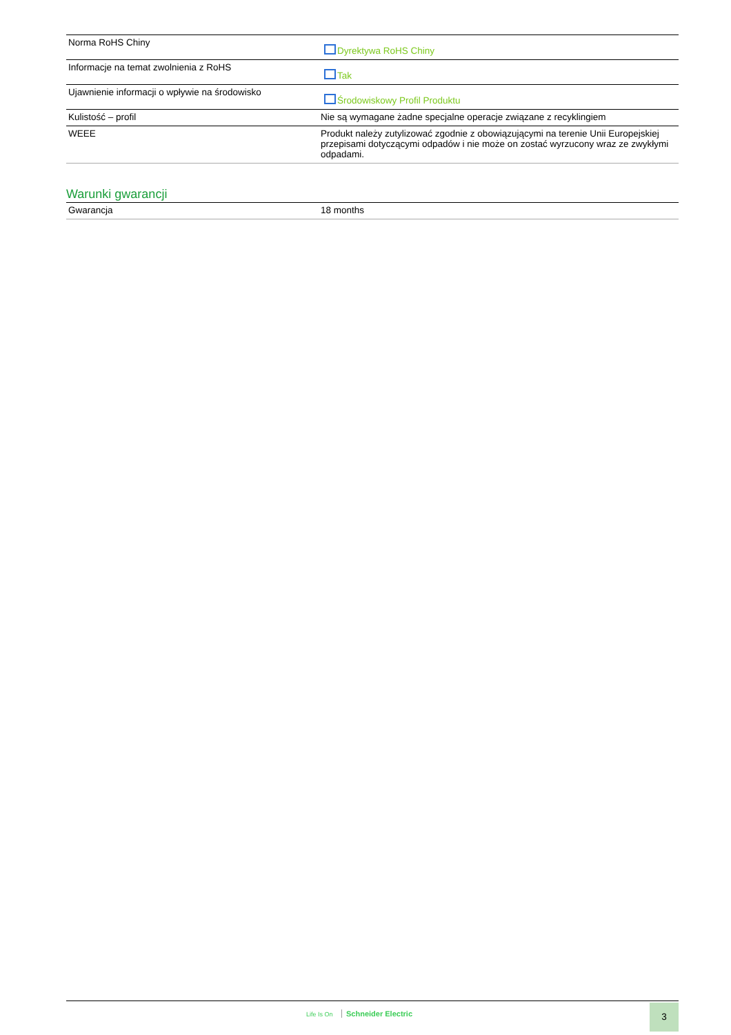| Norma RoHS Chiny | Dyrektywa RoHS Chiny |
| Informacje na temat zwolnienia z RoHS | Tak |
| Ujawnienie informacji o wpływie na środowisko | Środowiskowy Profil Produktu |
| Kulistość – profil | Nie są wymagane żadne specjalne operacje związane z recyklingiem |
| WEEE | Produkt należy zutylizować zgodnie z obowiązującymi na terenie Unii Europejskiej przepisami dotyczącymi odpadów i nie może on zostać wyrzucony wraz ze zwykłymi odpadami. |
Warunki gwarancji
| Gwarancja | 18 months |
Life Is On Schneider Electric 3